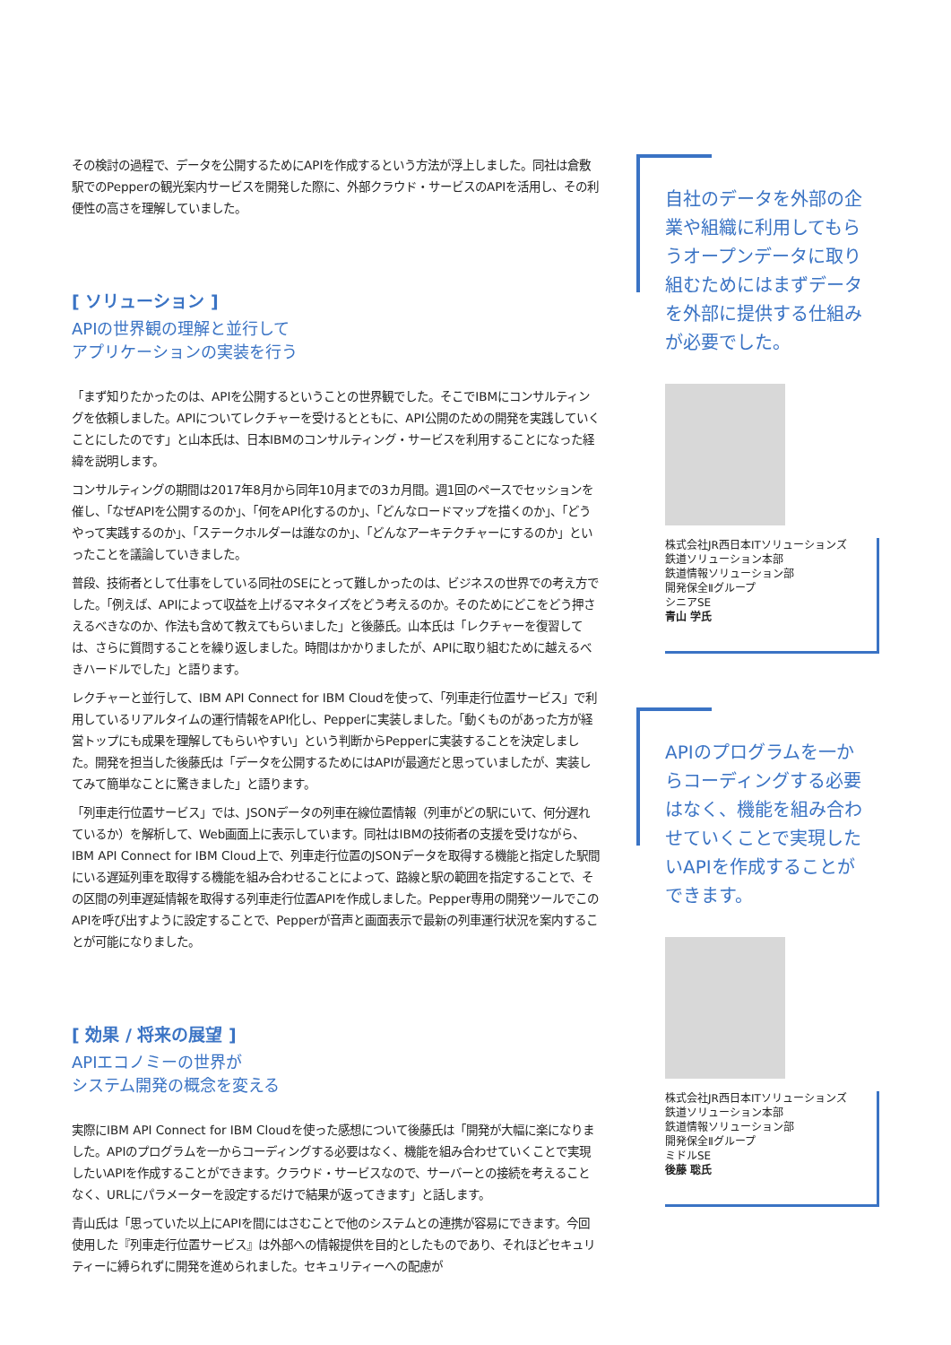その検討の過程で、データを公開するためにAPIを作成するという方法が浮上しました。同社は倉敷駅でのPepperの観光案内サービスを開発した際に、外部クラウド・サービスのAPIを活用し、その利便性の高さを理解していました。
[ ソリューション ]
APIの世界観の理解と並行して
アプリケーションの実装を行う
「まず知りたかったのは、APIを公開するということの世界観でした。そこでIBMにコンサルティングを依頼しました。APIについてレクチャーを受けるとともに、API公開のための開発を実践していくことにしたのです」と山本氏は、日本IBMのコンサルティング・サービスを利用することになった経緯を説明します。
コンサルティングの期間は2017年8月から同年10月までの3カ月間。週1回のペースでセッションを催し、「なぜAPIを公開するのか」、「何をAPI化するのか」、「どんなロードマップを描くのか」、「どうやって実践するのか」、「ステークホルダーは誰なのか」、「どんなアーキテクチャーにするのか」といったことを議論していきました。
普段、技術者として仕事をしている同社のSEにとって難しかったのは、ビジネスの世界での考え方でした。「例えば、APIによって収益を上げるマネタイズをどう考えるのか。そのためにどこをどう押さえるべきなのか、作法も含めて教えてもらいました」と後藤氏。山本氏は「レクチャーを復習しては、さらに質問することを繰り返しました。時間はかかりましたが、APIに取り組むために越えるべきハードルでした」と語ります。
レクチャーと並行して、IBM API Connect for IBM Cloudを使って、「列車走行位置サービス」で利用しているリアルタイムの運行情報をAPI化し、Pepperに実装しました。「動くものがあった方が経営トップにも成果を理解してもらいやすい」という判断からPepperに実装することを決定しました。開発を担当した後藤氏は「データを公開するためにはAPIが最適だと思っていましたが、実装してみて簡単なことに驚きました」と語ります。
「列車走行位置サービス」では、JSONデータの列車在線位置情報（列車がどの駅にいて、何分遅れているか）を解析して、Web画面上に表示しています。同社はIBMの技術者の支援を受けながら、IBM API Connect for IBM Cloud上で、列車走行位置のJSONデータを取得する機能と指定した駅間にいる遅延列車を取得する機能を組み合わせることによって、路線と駅の範囲を指定することで、その区間の列車遅延情報を取得する列車走行位置APIを作成しました。Pepper専用の開発ツールでこのAPIを呼び出すように設定することで、Pepperが音声と画面表示で最新の列車運行状況を案内することが可能になりました。
[ 効果 / 将来の展望 ]
APIエコノミーの世界が
システム開発の概念を変える
実際にIBM API Connect for IBM Cloudを使った感想について後藤氏は「開発が大幅に楽になりました。APIのプログラムを一からコーディングする必要はなく、機能を組み合わせていくことで実現したいAPIを作成することができます。クラウド・サービスなので、サーバーとの接続を考えることなく、URLにパラメーターを設定するだけで結果が返ってきます」と話します。
青山氏は「思っていた以上にAPIを間にはさむことで他のシステムとの連携が容易にできます。今回使用した『列車走行位置サービス』は外部への情報提供を目的としたものであり、それほどセキュリティーに縛られずに開発を進められました。セキュリティーへの配慮が
自社のデータを外部の企業や組織に利用してもらうオープンデータに取り組むためにはまずデータを外部に提供する仕組みが必要でした。
株式会社JR西日本ITソリューションズ
鉄道ソリューション本部
鉄道情報ソリューション部
開発保全Ⅱグループ
シニアSE
青山 学氏
APIのプログラムを一からコーディングする必要はなく、機能を組み合わせていくことで実現したいAPIを作成することができます。
株式会社JR西日本ITソリューションズ
鉄道ソリューション本部
鉄道情報ソリューション部
開発保全Ⅱグループ
ミドルSE
後藤 聡氏